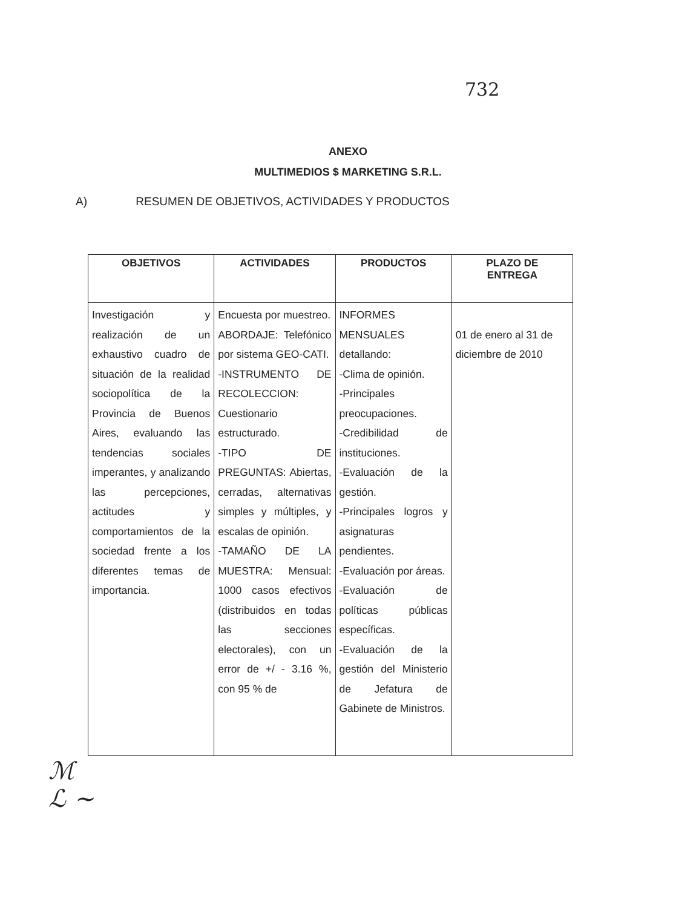732
ANEXO
MULTIMEDIOS $ MARKETING S.R.L.
A) RESUMEN DE OBJETIVOS, ACTIVIDADES Y PRODUCTOS
| OBJETIVOS | ACTIVIDADES | PRODUCTOS | PLAZO DE ENTREGA |
| --- | --- | --- | --- |
| Investigación y realización de un exhaustivo cuadro de situación de la realidad sociopolítica de la Provincia de Buenos Aires, evaluando las tendencias sociales imperantes, y analizando las percepciones, actitudes y comportamientos de la sociedad frente a los diferentes temas de importancia. | Encuesta por muestreo. ABORDAJE: Telefónico por sistema GEO-CATI. -INSTRUMENTO DE RECOLECCION: Cuestionario estructurado. -TIPO DE PREGUNTAS: Abiertas, cerradas, alternativas simples y múltiples, y escalas de opinión. -TAMAÑO DE LA MUESTRA: Mensual: 1000 casos efectivos (distribuidos en todas las secciones electorales), con un error de +/ - 3.16 %, con 95 % de | INFORMES MENSUALES detallando: -Clima de opinión. -Principales preocupaciones. -Credibilidad de instituciones. -Evaluación de la gestión. -Principales logros y asignaturas pendientes. -Evaluación por áreas. -Evaluación de políticas públicas específicas. -Evaluación de la gestión del Ministerio de Jefatura de Gabinete de Ministros. | 01 de enero al 31 de diciembre de 2010 |
ℳ
ℒ ~